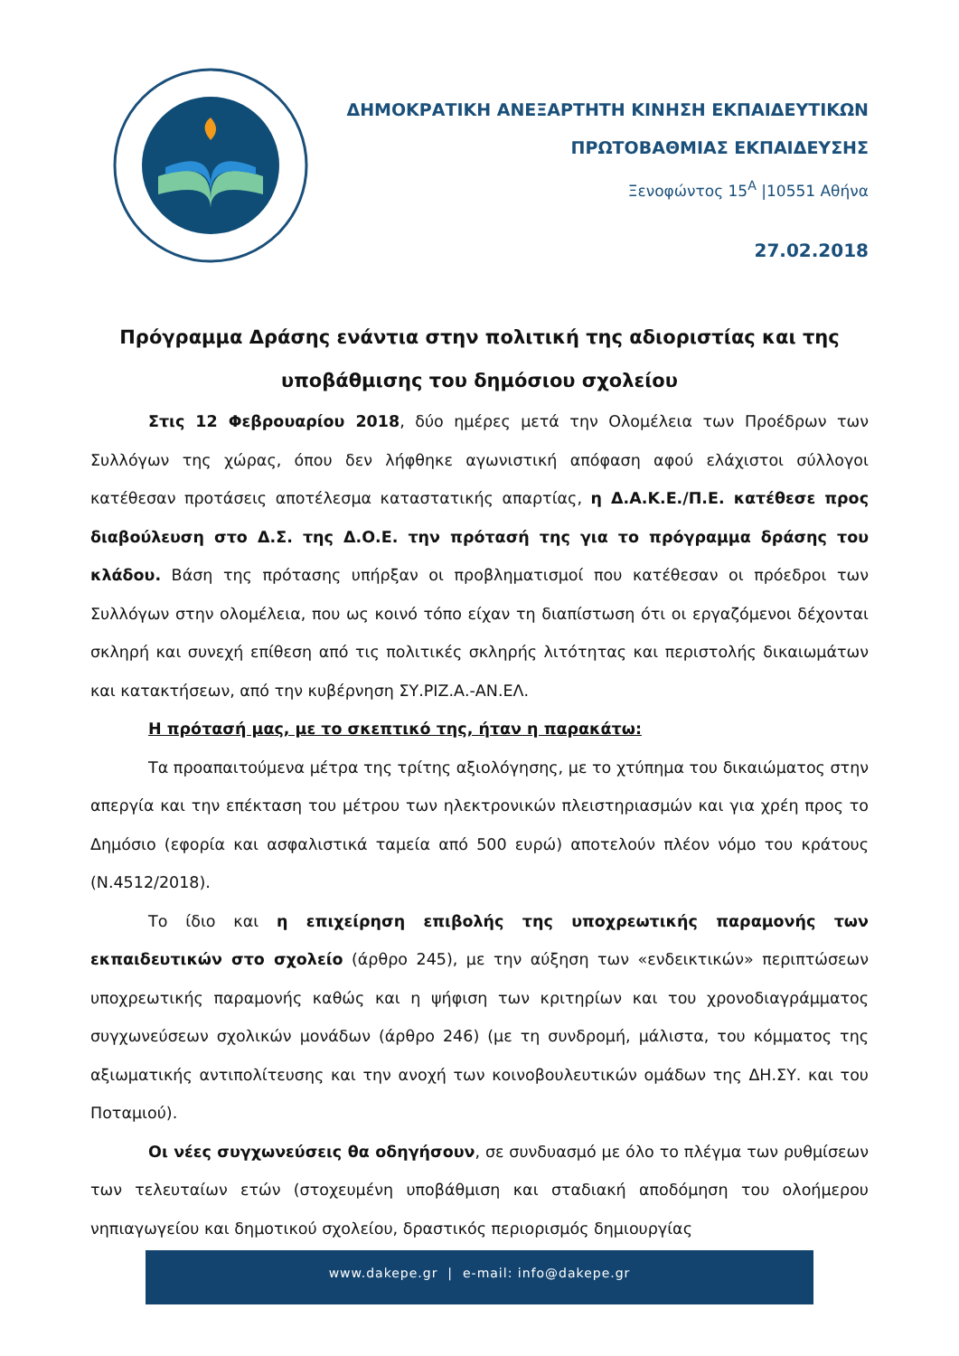ΔΗΜΟΚΡΑΤΙΚΗ ΑΝΕΞΑΡΤΗΤΗ ΚΙΝΗΣΗ ΕΚΠΑΙΔΕΥΤΙΚΩΝ
ΠΡΩΤΟΒΑΘΜΙΑΣ ΕΚΠΑΙΔΕΥΣΗΣ
Ξενοφώντος 15<sup>Α</sup> |10551 Αθήνα
27.02.2018
Πρόγραμμα Δράσης ενάντια στην πολιτική της αδιοριστίας και της υποβάθμισης του δημόσιου σχολείου
Στις 12 Φεβρουαρίου 2018, δύο ημέρες μετά την Ολομέλεια των Προέδρων των Συλλόγων της χώρας, όπου δεν λήφθηκε αγωνιστική απόφαση αφού ελάχιστοι σύλλογοι κατέθεσαν προτάσεις αποτέλεσμα καταστατικής απαρτίας, η Δ.Α.Κ.Ε./Π.Ε. κατέθεσε προς διαβούλευση στο Δ.Σ. της Δ.Ο.Ε. την πρότασή της για το πρόγραμμα δράσης του κλάδου. Βάση της πρότασης υπήρξαν οι προβληματισμοί που κατέθεσαν οι πρόεδροι των Συλλόγων στην ολομέλεια, που ως κοινό τόπο είχαν τη διαπίστωση ότι οι εργαζόμενοι δέχονται σκληρή και συνεχή επίθεση από τις πολιτικές σκληρής λιτότητας και περιστολής δικαιωμάτων και κατακτήσεων, από την κυβέρνηση ΣΥ.ΡΙΖ.Α.-ΑΝ.ΕΛ.
Η πρότασή μας, με το σκεπτικό της, ήταν η παρακάτω:
Τα προαπαιτούμενα μέτρα της τρίτης αξιολόγησης, με το χτύπημα του δικαιώματος στην απεργία και την επέκταση του μέτρου των ηλεκτρονικών πλειστηριασμών και για χρέη προς το Δημόσιο (εφορία και ασφαλιστικά ταμεία από 500 ευρώ) αποτελούν πλέον νόμο του κράτους (Ν.4512/2018).
Το ίδιο και η επιχείρηση επιβολής της υποχρεωτικής παραμονής των εκπαιδευτικών στο σχολείο (άρθρο 245), με την αύξηση των «ενδεικτικών» περιπτώσεων υποχρεωτικής παραμονής καθώς και η ψήφιση των κριτηρίων και του χρονοδιαγράμματος συγχωνεύσεων σχολικών μονάδων (άρθρο 246) (με τη συνδρομή, μάλιστα, του κόμματος της αξιωματικής αντιπολίτευσης και την ανοχή των κοινοβουλευτικών ομάδων της ΔΗ.ΣΥ. και του Ποταμιού).
Οι νέες συγχωνεύσεις θα οδηγήσουν, σε συνδυασμό με όλο το πλέγμα των ρυθμίσεων των τελευταίων ετών (στοχευμένη υποβάθμιση και σταδιακή αποδόμηση του ολοήμερου νηπιαγωγείου και δημοτικού σχολείου, δραστικός περιορισμός δημιουργίας
www.dakepe.gr | e-mail: info@dakepe.gr